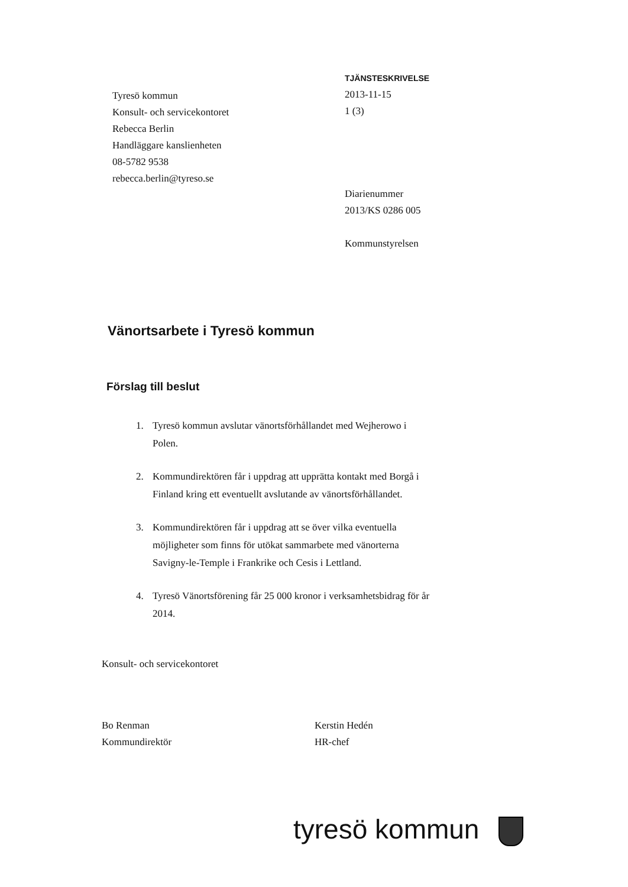Tyresö kommun
Konsult- och servicekontoret
Rebecca Berlin
Handläggare kanslienheten
08-5782 9538
rebecca.berlin@tyreso.se
TJÄNSTESKRIVELSE
2013-11-15
1 (3)
Diarienummer
2013/KS 0286 005
Kommunstyrelsen
Vänortsarbete i Tyresö kommun
Förslag till beslut
1. Tyresö kommun avslutar vänortsförhållandet med Wejherowo i Polen.
2. Kommundirektören får i uppdrag att upprätta kontakt med Borgå i Finland kring ett eventuellt avslutande av vänortsförhållandet.
3. Kommundirektören får i uppdrag att se över vilka eventuella möjligheter som finns för utökat sammarbete med vänorterna Savigny-le-Temple i Frankrike och Cesis i Lettland.
4. Tyresö Vänortsförening får 25 000 kronor i verksamhetsbidrag för år 2014.
Konsult- och servicekontoret
Bo Renman
Kommundirektör
Kerstin Hedén
HR-chef
tyresö kommun